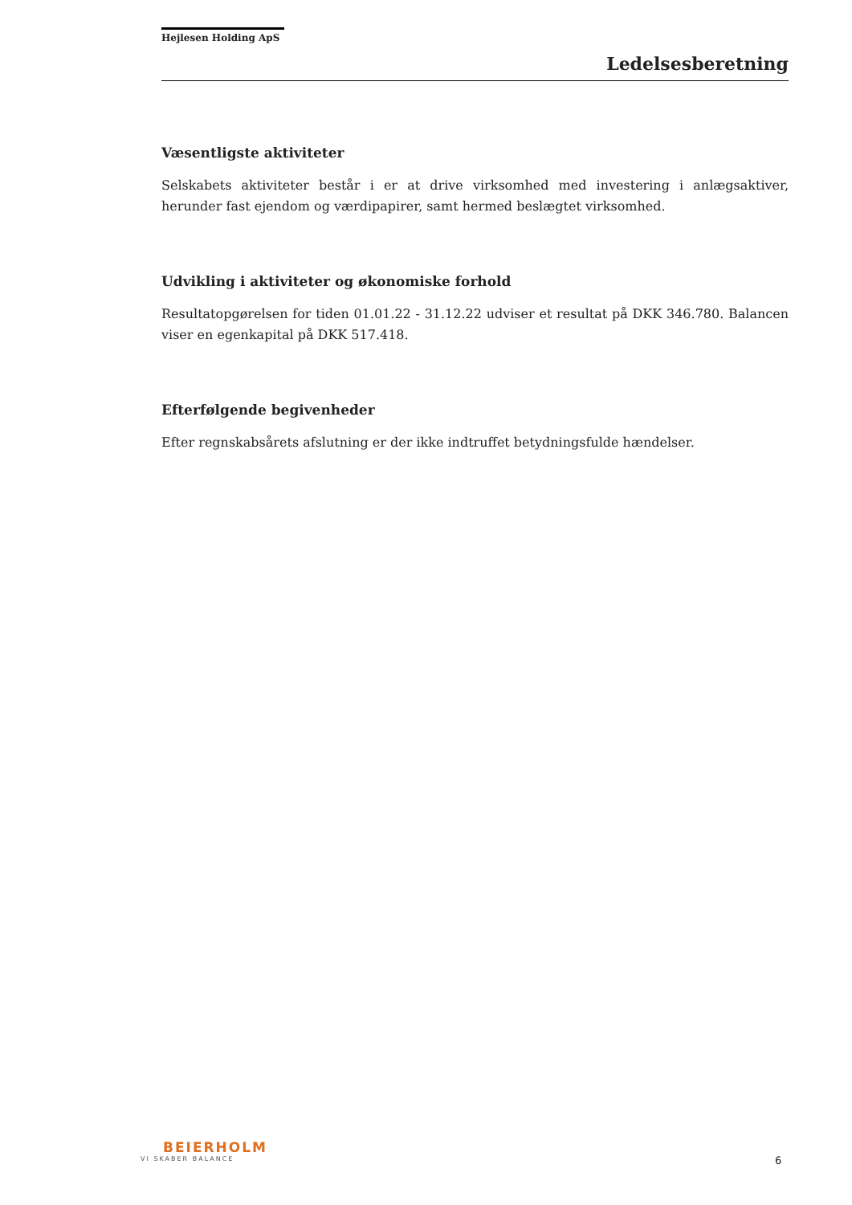Hejlesen Holding ApS
Ledelsesberetning
Væsentligste aktiviteter
Selskabets aktiviteter består i er at drive virksomhed med investering i anlægsaktiver, herunder fast ejendom og værdipapirer, samt hermed beslægtet virksomhed.
Udvikling i aktiviteter og økonomiske forhold
Resultatopgørelsen for tiden 01.01.22 - 31.12.22 udviser et resultat på DKK 346.780. Balancen viser en egenkapital på DKK 517.418.
Efterfølgende begivenheder
Efter regnskabsårets afslutning er der ikke indtruffet betydningsfulde hændelser.
BEIERHOLM
VI SKABER BALANCE
6